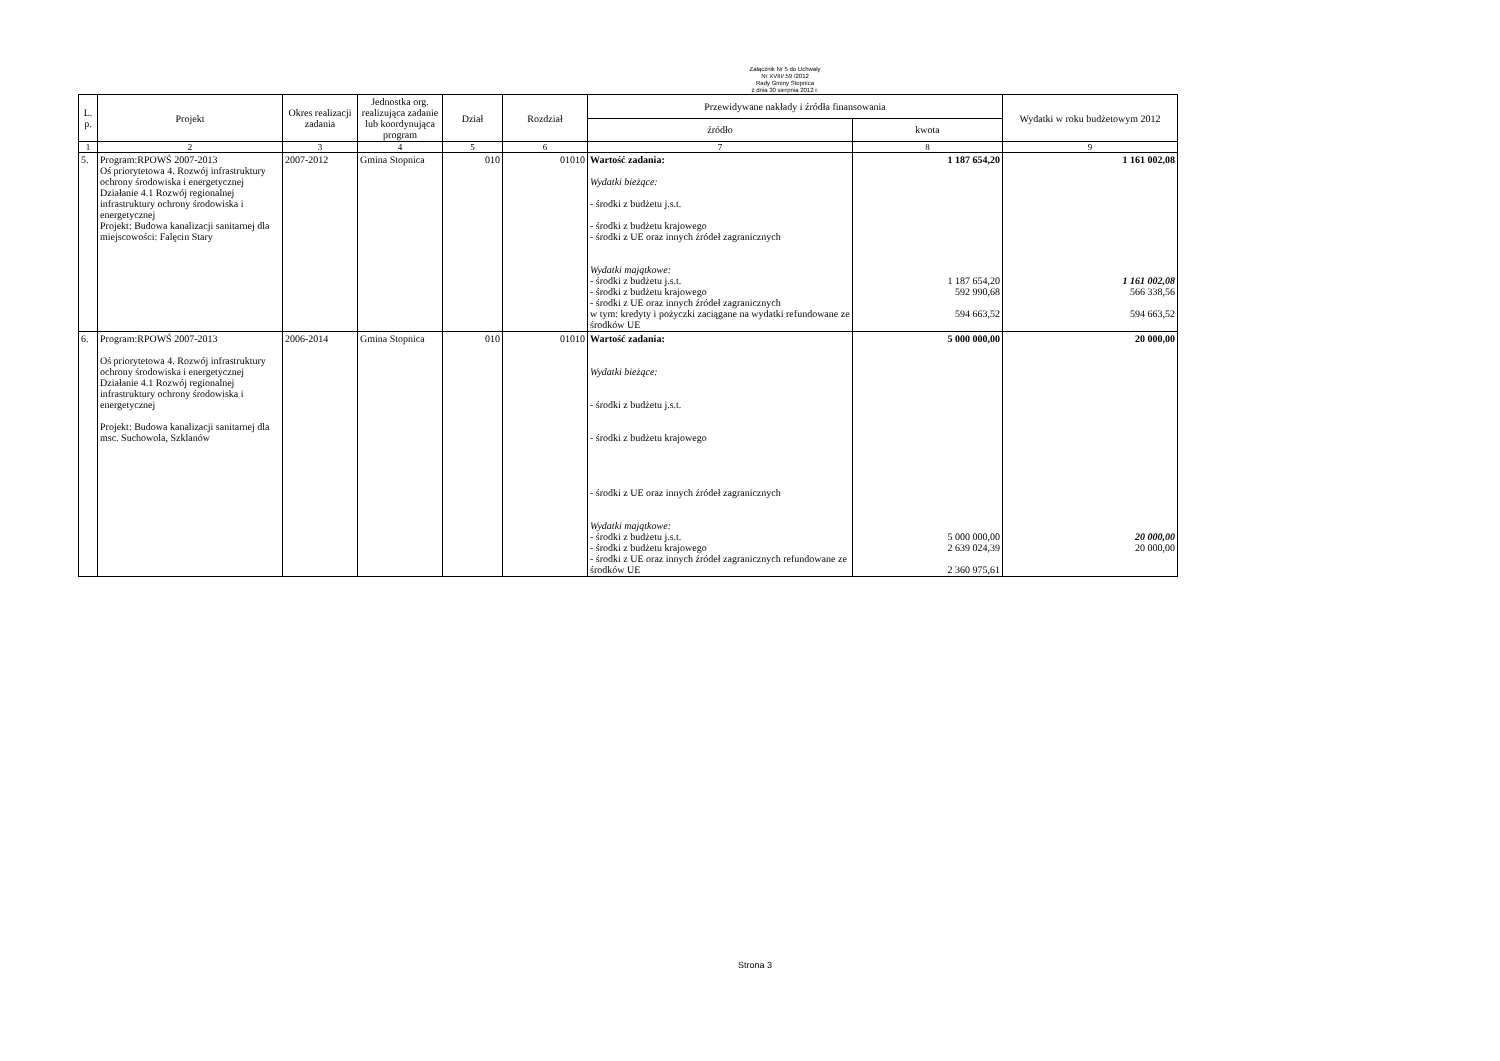Załącznik Nr 5 do Uchwały
Nr XVIII/ 59 /2012
Rady Gminy Stopnica
z dnia 30 sierpnia 2012 r.
| L. p. | Projekt | Okres realizacji zadania | Jednostka org. realizująca zadanie lub koordynująca program | Dział | Rozdział | Przewidywane nakłady i źródła finansowania | | Wydatki w roku budżetowym 2012 |
| --- | --- | --- | --- | --- | --- | --- | --- | --- |
| | | | | | | źródło | kwota | |
| 1 | 2 | 3 | 4 | 5 | 6 | 7 | 8 | 9 |
| 5. | Program:RPOWŚ 2007-2013 Oś priorytetowa 4. Rozwój infrastruktury ochrony środowiska i energetycznej Działanie 4.1 Rozwój regionalnej infrastruktury ochrony środowiska i energetycznej Projekt: Budowa kanalizacji sanitarnej dla miejscowości: Falęcin Stary | 2007-2012 | Gmina Stopnica | 010 | 01010 | Wartość zadania: Wydatki bieżące: - środki z budżetu j.s.t. - środki z budżetu krajowego - środki z UE oraz innych źródeł zagranicznych Wydatki majątkowe: - środki z budżetu j.s.t. - środki z budżetu krajowego - środki z UE oraz innych źródeł zagranicznych w tym: kredyty i pożyczki zaciągane na wydatki refundowane ze środków UE | 1 187 654,20 1 187 654,20 592 990,68 594 663,52 | 1 161 002,08 1 161 002,08 566 338,56 594 663,52 |
| 6. | Program:RPOWŚ 2007-2013 Oś priorytetowa 4. Rozwój infrastruktury ochrony środowiska i energetycznej Działanie 4.1 Rozwój regionalnej infrastruktury ochrony środowiska i energetycznej Projekt: Budowa kanalizacji sanitarnej dla msc. Suchowola, Szklanów | 2006-2014 | Gmina Stopnica | 010 | 01010 | Wartość zadania: Wydatki bieżące: - środki z budżetu j.s.t. - środki z budżetu krajowego - środki z UE oraz innych źródeł zagranicznych Wydatki majątkowe: - środki z budżetu j.s.t. - środki z budżetu krajowego - środki z UE oraz innych źródeł zagranicznych refundowane ze środków UE | 5 000 000,00 5 000 000,00 2 639 024,39 2 360 975,61 | 20 000,00 20 000,00 20 000,00 |
Strona 3